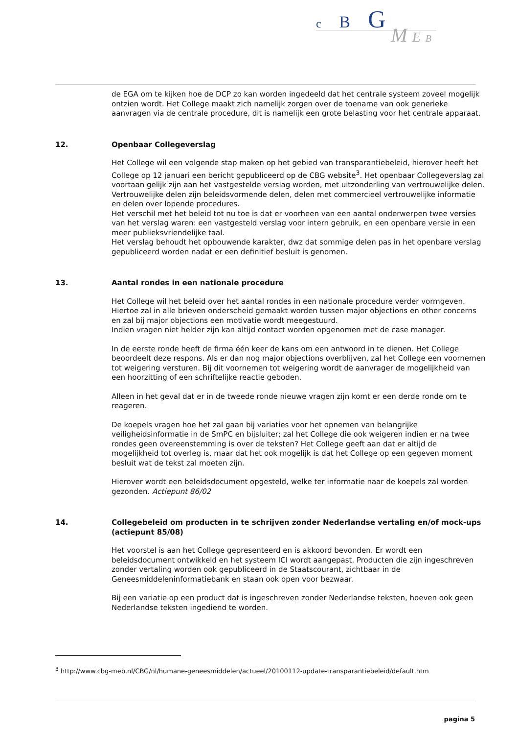c B G
M E B
de EGA om te kijken hoe de DCP zo kan worden ingedeeld dat het centrale systeem zoveel mogelijk ontzien wordt. Het College maakt zich namelijk zorgen over de toename van ook generieke aanvragen via de centrale procedure, dit is namelijk een grote belasting voor het centrale apparaat.
12. Openbaar Collegeverslag
Het College wil een volgende stap maken op het gebied van transparantiebeleid, hierover heeft het College op 12 januari een bericht gepubliceerd op de CBG website<sup>3</sup>. Het openbaar Collegeverslag zal voortaan gelijk zijn aan het vastgestelde verslag worden, met uitzonderling van vertrouwelijke delen. Vertrouwelijke delen zijn beleidsvormende delen, delen met commercieel vertrouwelijke informatie en delen over lopende procedures.
Het verschil met het beleid tot nu toe is dat er voorheen van een aantal onderwerpen twee versies van het verslag waren: een vastgesteld verslag voor intern gebruik, en een openbare versie in een meer publieksvriendelijke taal.
Het verslag behoudt het opbouwende karakter, dwz dat sommige delen pas in het openbare verslag gepubliceerd worden nadat er een definitief besluit is genomen.
13. Aantal rondes in een nationale procedure
Het College wil het beleid over het aantal rondes in een nationale procedure verder vormgeven. Hiertoe zal in alle brieven onderscheid gemaakt worden tussen major objections en other concerns en zal bij major objections een motivatie wordt meegestuurd.
Indien vragen niet helder zijn kan altijd contact worden opgenomen met de case manager.
In de eerste ronde heeft de firma één keer de kans om een antwoord in te dienen. Het College beoordeelt deze respons. Als er dan nog major objections overblijven, zal het College een voornemen tot weigering versturen. Bij dit voornemen tot weigering wordt de aanvrager de mogelijkheid van een hoorzitting of een schriftelijke reactie geboden.
Alleen in het geval dat er in de tweede ronde nieuwe vragen zijn komt er een derde ronde om te reageren.
De koepels vragen hoe het zal gaan bij variaties voor het opnemen van belangrijke veiligheidsinformatie in de SmPC en bijsluiter; zal het College die ook weigeren indien er na twee rondes geen overeenstemming is over de teksten? Het College geeft aan dat er altijd de mogelijkheid tot overleg is, maar dat het ook mogelijk is dat het College op een gegeven moment besluit wat de tekst zal moeten zijn.
Hierover wordt een beleidsdocument opgesteld, welke ter informatie naar de koepels zal worden gezonden. Actiepunt 86/02
14. Collegebeleid om producten in te schrijven zonder Nederlandse vertaling en/of mock-ups (actiepunt 85/08)
Het voorstel is aan het College gepresenteerd en is akkoord bevonden. Er wordt een beleidsdocument ontwikkeld en het systeem ICI wordt aangepast. Producten die zijn ingeschreven zonder vertaling worden ook gepubliceerd in de Staatscourant, zichtbaar in de Geneesmiddeleninformatiebank en staan ook open voor bezwaar.
Bij een variatie op een product dat is ingeschreven zonder Nederlandse teksten, hoeven ook geen Nederlandse teksten ingediend te worden.
<sup>3</sup> http://www.cbg-meb.nl/CBG/nl/humane-geneesmiddelen/actueel/20100112-update-transparantiebeleid/default.htm
pagina 5